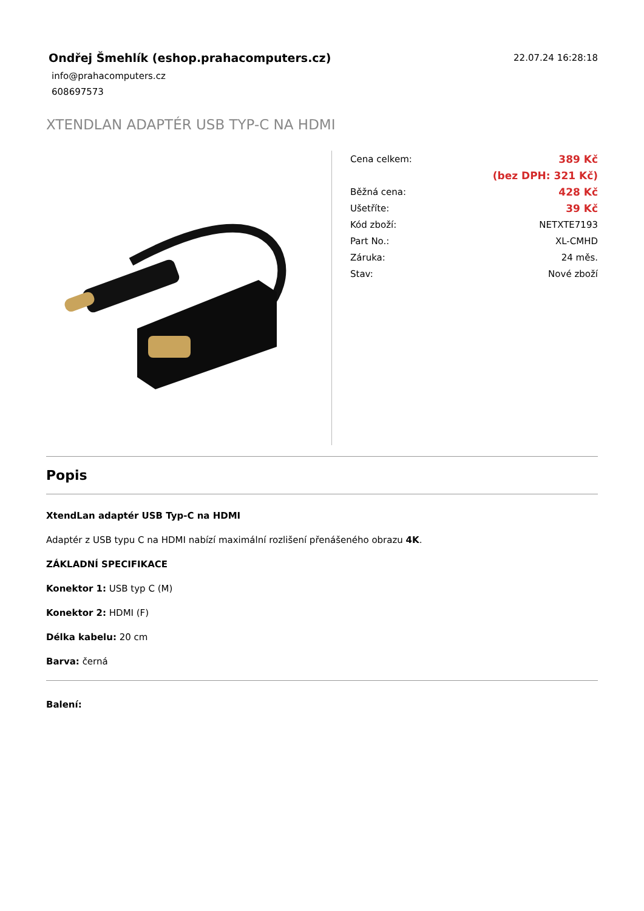Ondřej Šmehlík (eshop.prahacomputers.cz)
info@prahacomputers.cz
608697573
22.07.24 16:28:18
XTENDLAN ADAPTÉR USB TYP-C NA HDMI
| Cena celkem: | 389 Kč |
| | (bez DPH: 321 Kč) |
| Běžná cena: | 428 Kč |
| Ušetříte: | 39 Kč |
| Kód zboží: | NETXTE7193 |
| Part No.: | XL-CMHD |
| Záruka: | 24 měs. |
| Stav: | Nové zboží |
Popis
XtendLan adaptér USB Typ-C na HDMI
Adaptér z USB typu C na HDMI nabízí maximální rozlišení přenášeného obrazu 4K.
ZÁKLADNÍ SPECIFIKACE
Konektor 1: USB typ C (M)
Konektor 2: HDMI (F)
Délka kabelu: 20 cm
Barva: černá
Balení: